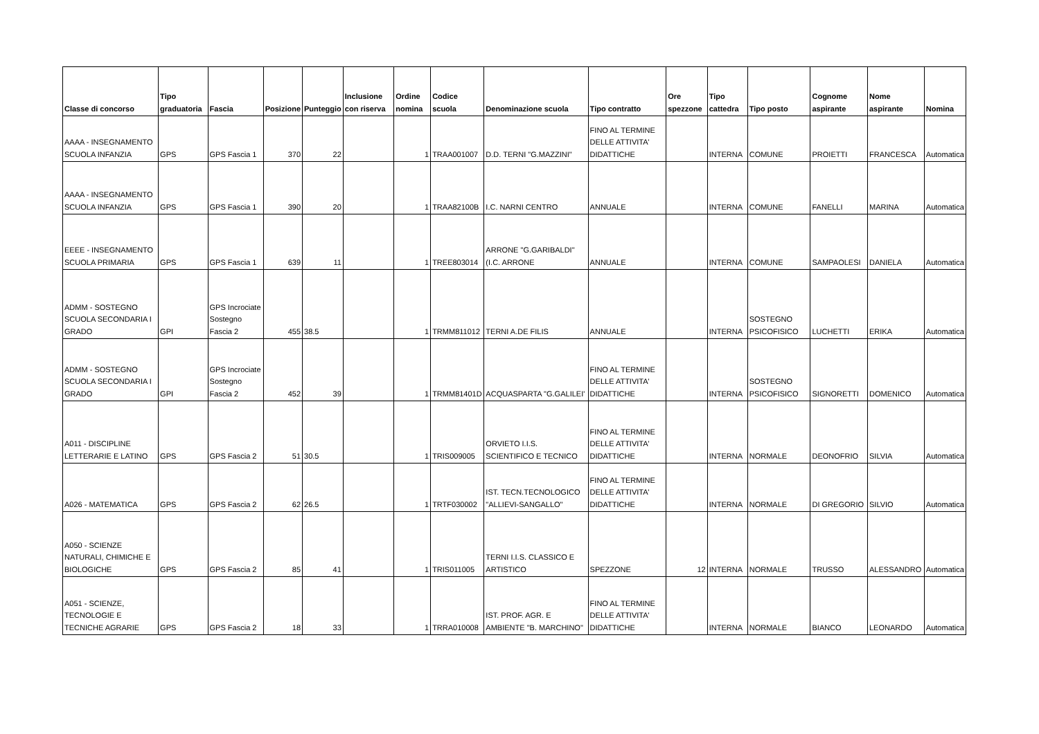| Classe di concorso | Tipo graduatoria | Fascia | Posizione | Punteggio | Inclusione con riserva | Ordine nomina | Codice scuola | Denominazione scuola | Tipo contratto | Ore spezzone | Tipo cattedra | Tipo posto | Cognome aspirante | Nome aspirante | Nomina |
| --- | --- | --- | --- | --- | --- | --- | --- | --- | --- | --- | --- | --- | --- | --- | --- |
| AAAA - INSEGNAMENTO SCUOLA INFANZIA | GPS | GPS Fascia 1 | 370 | 22 | | 1 | TRAA001007 | D.D. TERNI "G.MAZZINI" | FINO AL TERMINE DELLE ATTIVITA' DIDATTICHE | | INTERNA | COMUNE | PROIETTI | FRANCESCA | Automatica |
| AAAA - INSEGNAMENTO SCUOLA INFANZIA | GPS | GPS Fascia 1 | 390 | 20 | | 1 | TRAA82100B | I.C. NARNI CENTRO | ANNUALE | | INTERNA | COMUNE | FANELLI | MARINA | Automatica |
| EEEE - INSEGNAMENTO SCUOLA PRIMARIA | GPS | GPS Fascia 1 | 639 | 11 | | 1 | TREE803014 | ARRONE "G.GARIBALDI"(I.C. ARRONE | ANNUALE | | INTERNA | COMUNE | SAMPAOLESI | DANIELA | Automatica |
| ADMM - SOSTEGNO SCUOLA SECONDARIA I GRADO | GPI | GPS Incrociate Sostegno Fascia 2 | 455 | 38.5 | | 1 | TRMM811012 | TERNI A.DE FILIS | ANNUALE | | INTERNA | SOSTEGNO PSICOFISICO | LUCHETTI | ERIKA | Automatica |
| ADMM - SOSTEGNO SCUOLA SECONDARIA I GRADO | GPI | GPS Incrociate Sostegno Fascia 2 | 452 | 39 | | 1 | TRMM81401D | ACQUASPARTA "G.GALILEI' | FINO AL TERMINE DELLE ATTIVITA' DIDATTICHE | | INTERNA | SOSTEGNO PSICOFISICO | SIGNORETTI | DOMENICO | Automatica |
| A011 - DISCIPLINE LETTERARIE E LATINO | GPS | GPS Fascia 2 | 51 | 30.5 | | 1 | TRIS009005 | ORVIETO I.I.S. SCIENTIFICO E TECNICO | FINO AL TERMINE DELLE ATTIVITA' DIDATTICHE | | INTERNA | NORMALE | DEONOFRIO | SILVIA | Automatica |
| A026 - MATEMATICA | GPS | GPS Fascia 2 | 62 | 26.5 | | 1 | TRTF030002 | IST. TECN.TECNOLOGICO "ALLIEVI-SANGALLO" | FINO AL TERMINE DELLE ATTIVITA' DIDATTICHE | | INTERNA | NORMALE | DI GREGORIO | SILVIO | Automatica |
| A050 - SCIENZE NATURALI, CHIMICHE E BIOLOGICHE | GPS | GPS Fascia 2 | 85 | 41 | | 1 | TRIS011005 | TERNI I.I.S. CLASSICO E ARTISTICO | SPEZZONE | 12 | INTERNA | NORMALE | TRUSSO | ALESSANDRO | Automatica |
| A051 - SCIENZE, TECNOLOGIE E TECNICHE AGRARIE | GPS | GPS Fascia 2 | 18 | 33 | | 1 | TRRA010008 | IST. PROF. AGR. E AMBIENTE "B. MARCHINO" | FINO AL TERMINE DELLE ATTIVITA' DIDATTICHE | | INTERNA | NORMALE | BIANCO | LEONARDO | Automatica |